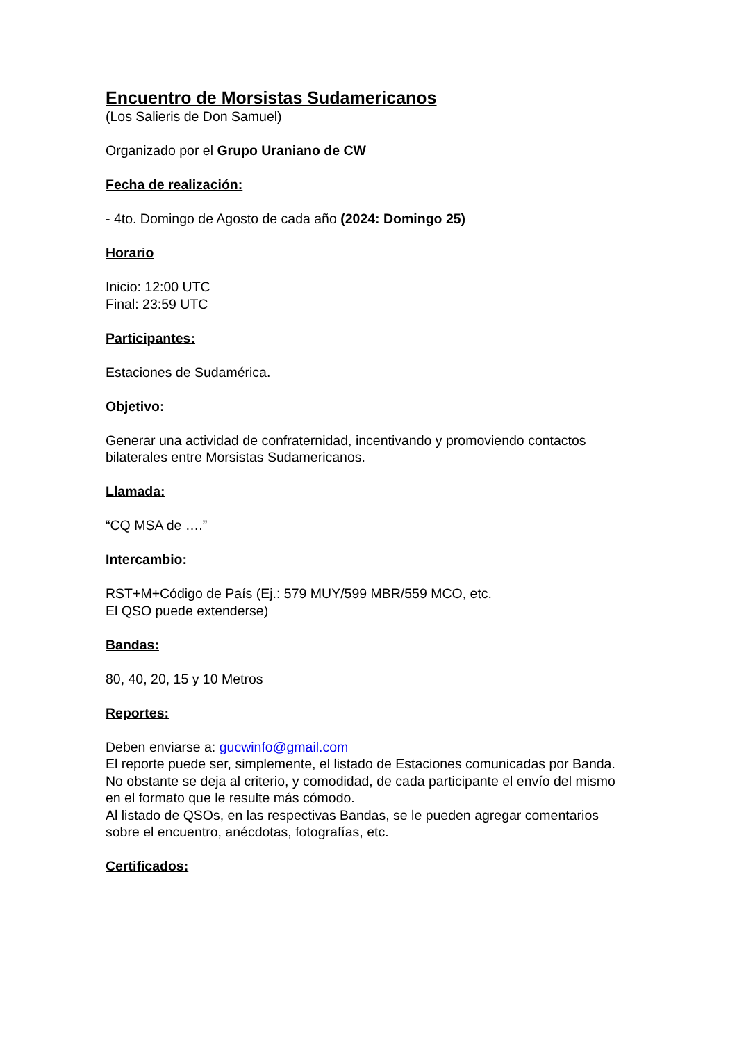Encuentro de Morsistas Sudamericanos
(Los Salieris de Don Samuel)
Organizado por el Grupo Uraniano de CW
Fecha de realización:
- 4to. Domingo de Agosto de cada año (2024: Domingo 25)
Horario
Inicio: 12:00 UTC
Final: 23:59 UTC
Participantes:
Estaciones de Sudamérica.
Objetivo:
Generar una actividad de confraternidad, incentivando y promoviendo contactos bilaterales entre Morsistas Sudamericanos.
Llamada:
“CQ MSA de ….”
Intercambio:
RST+M+Código de País (Ej.: 579 MUY/599 MBR/559 MCO, etc.
El QSO puede extenderse)
Bandas:
80, 40, 20, 15 y 10 Metros
Reportes:
Deben enviarse a: gucwinfo@gmail.com
El reporte puede ser, simplemente, el listado de Estaciones comunicadas por Banda.
No obstante se deja al criterio, y comodidad, de cada participante el envío del mismo en el formato que le resulte más cómodo.
Al listado de QSOs, en las respectivas Bandas, se le pueden agregar comentarios sobre el encuentro, anécdotas, fotografías, etc.
Certificados: